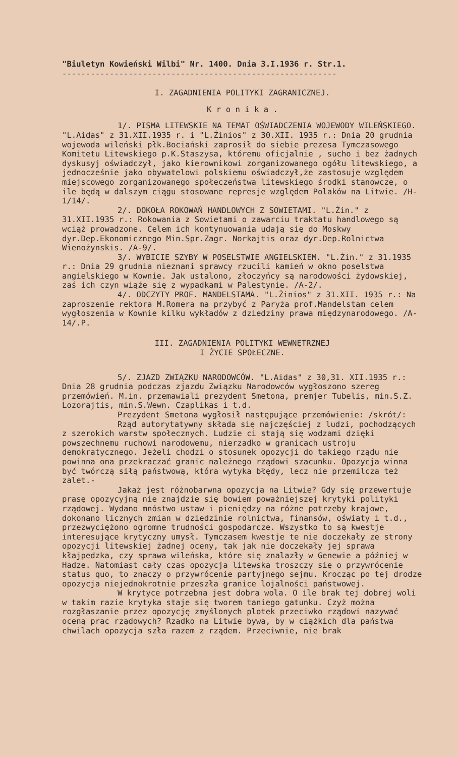"Biuletyn Kowieński Wilbi" Nr. 1400. Dnia 3.I.1936 r. Str.1.
----------------------------------------------------------
I. ZAGADNIENIA POLITYKI ZAGRANICZNEJ.
K r o n i k a .
1/. PISMA LITEWSKIE NA TEMAT OŚWIADCZENIA WOJEWODY WILEŃSKIEGO. "L.Aidas" z 31.XII.1935 r. i "L.Żinios" z 30.XII. 1935 r.: Dnia 20 grudnia wojewoda wileński płk.Bociański zaprosił do siebie prezesa Tymczasowego Komitetu Litewskiego p.K.Staszysa, któremu oficjalnie , sucho i bez żadnych dyskusyj oświadczył, jako kierownikowi zorganizowanego ogółu litewskiego, a jednocześnie jako obywatelowi polskiemu oświadczył,że zastosuje względem miejscowego zorganizowanego społeczeństwa litewskiego środki stanowcze, o ile będą w dalszym ciągu stosowane represje względem Polaków na Litwie. /H-1/14/.
2/. DOKOŁA ROKOWAŃ HANDLOWYCH Z SOWIETAMI. "L.Żin." z 31.XII.1935 r.: Rokowania z Sowietami o zawarciu traktatu handlowego są wciąż prowadzone. Celem ich kontynuowania udają się do Moskwy dyr.Dep.Ekonomicznego Min.Spr.Zagr. Norkajtis oraz dyr.Dep.Rolnictwa Wienożynskis. /A-9/.
3/. WYBICIE SZYBY W POSELSTWIE ANGIELSKIEM. "L.Żin." z 31.1935 r.: Dnia 29 grudnia nieznani sprawcy rzucili kamień w okno poselstwa angielskiego w Kownie. Jak ustalono, złoczyńcy są narodowości żydowskiej, zaś ich czyn wiąże się z wypadkami w Palestynie. /A-2/.
4/. ODCZYTY PROF. MANDELSTAMA. "L.Żinios" z 31.XII. 1935 r.: Na zaproszenie rektora M.Romera ma przybyć z Paryża prof.Mandelstam celem wygłoszenia w Kownie kilku wykładów z dziedziny prawa międzynarodowego. /A-14/.P.
III. ZAGADNIENIA POLITYKI WEWNĘTRZNEJ
I ŻYCIE SPOŁECZNE.
5/. ZJAZD ZWIĄZKU NARODOWCÓW. "L.Aidas" z 30,31. XII.1935 r.: Dnia 28 grudnia podczas zjazdu Związku Narodowców wygłoszono szereg przemówień. M.in. przemawiali prezydent Smetona, premjer Tubelis, min.S.Z. Lozorajtis, min.S.Wewn. Czaplikas i t.d.
Prezydent Smetona wygłosił następujące przemówienie: /skrót/:
Rząd autorytatywny składa się najczęściej z ludzi, pochodzących z szerokich warstw społecznych. Ludzie ci stają się wodzami dzięki powszechnemu ruchowi narodowemu, nierzadko w granicach ustroju demokratycznego. Jeżeli chodzi o stosunek opozycji do takiego rządu nie powinna ona przekraczać granic należnego rządowi szacunku. Opozycja winna być twórczą siłą państwową, która wytyka błędy, lecz nie przemilcza też zalet.-
Jakaż jest różnobarwna opozycja na Litwie? Gdy się przewertuje prasę opozycyjną nie znajdzie się bowiem poważniejszej krytyki polityki rządowej. Wydano mnóstwo ustaw i pieniędzy na różne potrzeby krajowe, dokonano licznych zmian w dziedzinie rolnictwa, finansów, oświaty i t.d., przezwyciężono ogromne trudności gospodarcze. Wszystko to są kwestje interesujące krytyczny umysł. Tymczasem kwestje te nie doczekały ze strony opozycji litewskiej żadnej oceny, tak jak nie doczekały jej sprawa kłajpedzka, czy sprawa wileńska, które się znalazły w Genewie a później w Hadze. Natomiast cały czas opozycja litewska troszczy się o przywrócenie status quo, to znaczy o przywrócenie partyjnego sejmu. Krocząc po tej drodze opozycja niejednokrotnie przeszła granice lojalności państwowej.
W krytyce potrzebna jest dobra wola. O ile brak tej dobrej woli w takim razie krytyka staje się tworem taniego gatunku. Czyż można rozgłaszanie przez opozycję zmyślonych plotek przeciwko rządowi nazywać oceną prac rządowych? Rzadko na Litwie bywa, by w ciążkich dla państwa chwilach opozycja szła razem z rządem. Przeciwnie, nie brak